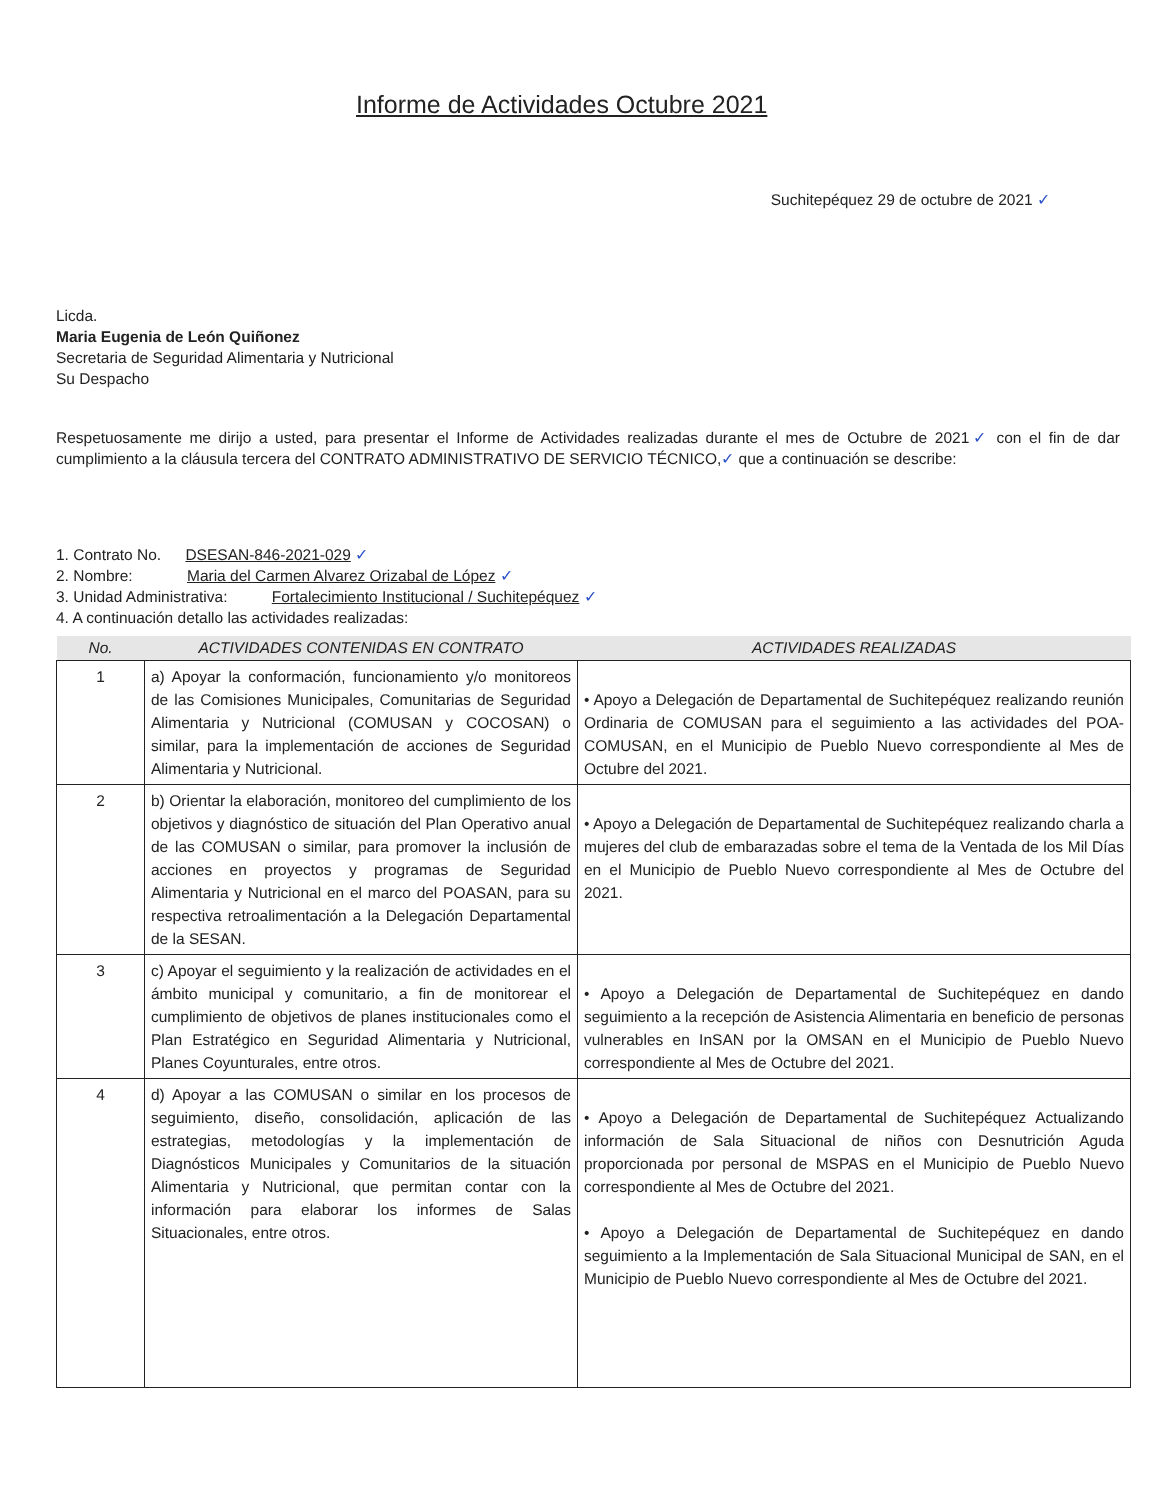Informe de Actividades Octubre 2021
Suchitepéquez 29 de octubre de 2021 ✓
Licda.
Maria Eugenia de León Quiñonez
Secretaria de Seguridad Alimentaria y Nutricional
Su Despacho
Respetuosamente me dirijo a usted, para presentar el Informe de Actividades realizadas durante el mes de Octubre de 2021✓ con el fin de dar cumplimiento a la cláusula tercera del CONTRATO ADMINISTRATIVO DE SERVICIO TÉCNICO,✓ que a continuación se describe:
1. Contrato No. DSESAN-846-2021-029 ✓
2. Nombre: Maria del Carmen Alvarez Orizabal de López ✓
3. Unidad Administrativa: Fortalecimiento Institucional / Suchitepéquez ✓
4. A continuación detallo las actividades realizadas:
| No. | ACTIVIDADES CONTENIDAS EN CONTRATO | ACTIVIDADES REALIZADAS |
| --- | --- | --- |
| 1 | a) Apoyar la conformación, funcionamiento y/o monitoreos de las Comisiones Municipales, Comunitarias de Seguridad Alimentaria y Nutricional (COMUSAN y COCOSAN) o similar, para la implementación de acciones de Seguridad Alimentaria y Nutricional. | • Apoyo a Delegación de Departamental de Suchitepéquez realizando reunión Ordinaria de COMUSAN para el seguimiento a las actividades del POA-COMUSAN, en el Municipio de Pueblo Nuevo correspondiente al Mes de Octubre del 2021. |
| 2 | b) Orientar la elaboración, monitoreo del cumplimiento de los objetivos y diagnóstico de situación del Plan Operativo anual de las COMUSAN o similar, para promover la inclusión de acciones en proyectos y programas de Seguridad Alimentaria y Nutricional en el marco del POASAN, para su respectiva retroalimentación a la Delegación Departamental de la SESAN. | • Apoyo a Delegación de Departamental de Suchitepéquez realizando charla a mujeres del club de embarazadas sobre el tema de la Ventada de los Mil Días en el Municipio de Pueblo Nuevo correspondiente al Mes de Octubre del 2021. |
| 3 | c) Apoyar el seguimiento y la realización de actividades en el ámbito municipal y comunitario, a fin de monitorear el cumplimiento de objetivos de planes institucionales como el Plan Estratégico en Seguridad Alimentaria y Nutricional, Planes Coyunturales, entre otros. | • Apoyo a Delegación de Departamental de Suchitepéquez en dando seguimiento a la recepción de Asistencia Alimentaria en beneficio de personas vulnerables en InSAN por la OMSAN en el Municipio de Pueblo Nuevo correspondiente al Mes de Octubre del 2021. |
| 4 | d) Apoyar a las COMUSAN o similar en los procesos de seguimiento, diseño, consolidación, aplicación de las estrategias, metodologías y la implementación de Diagnósticos Municipales y Comunitarios de la situación Alimentaria y Nutricional, que permitan contar con la información para elaborar los informes de Salas Situacionales, entre otros. | • Apoyo a Delegación de Departamental de Suchitepéquez Actualizando información de Sala Situacional de niños con Desnutrición Aguda proporcionada por personal de MSPAS en el Municipio de Pueblo Nuevo correspondiente al Mes de Octubre del 2021. • Apoyo a Delegación de Departamental de Suchitepéquez en dando seguimiento a la Implementación de Sala Situacional Municipal de SAN, en el Municipio de Pueblo Nuevo correspondiente al Mes de Octubre del 2021. |